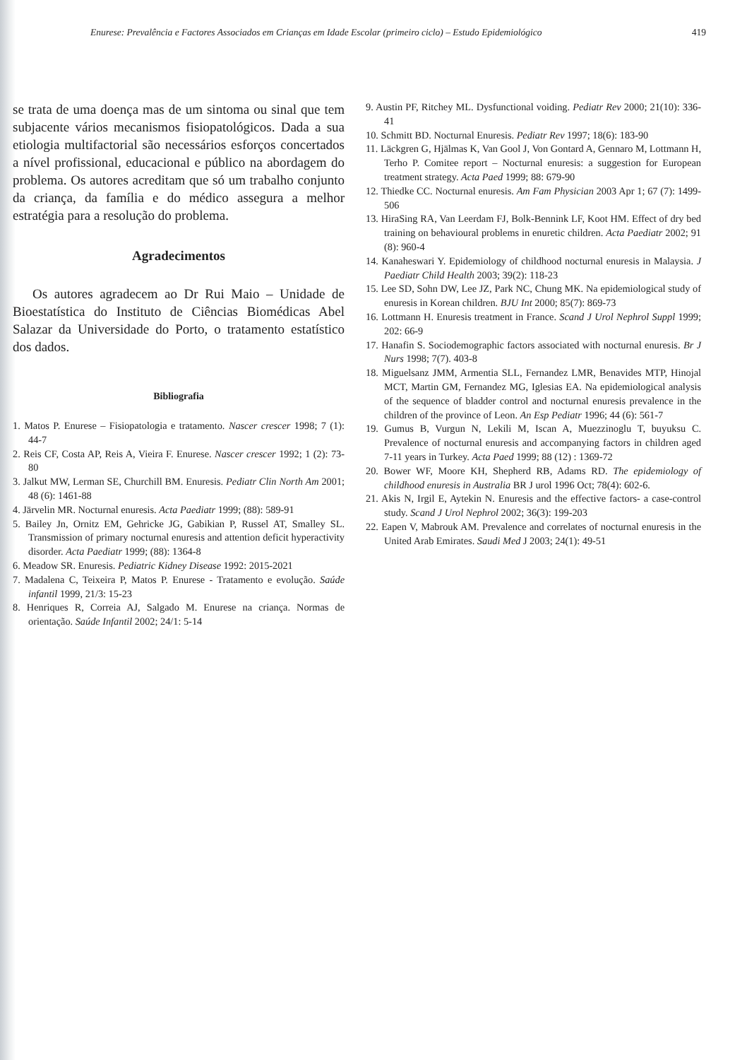Enurese: Prevalência e Factores Associados em Crianças em Idade Escolar (primeiro ciclo) – Estudo Epidemiológico 419
se trata de uma doença mas de um sintoma ou sinal que tem subjacente vários mecanismos fisiopatológicos. Dada a sua etiologia multifactorial são necessários esforços concertados a nível profissional, educacional e público na abordagem do problema. Os autores acreditam que só um trabalho conjunto da criança, da família e do médico assegura a melhor estratégia para a resolução do problema.
Agradecimentos
Os autores agradecem ao Dr Rui Maio – Unidade de Bioestatística do Instituto de Ciências Biomédicas Abel Salazar da Universidade do Porto, o tratamento estatístico dos dados.
Bibliografia
1. Matos P. Enurese – Fisiopatologia e tratamento. Nascer crescer 1998; 7 (1): 44-7
2. Reis CF, Costa AP, Reis A, Vieira F. Enurese. Nascer crescer 1992; 1 (2): 73-80
3. Jalkut MW, Lerman SE, Churchill BM. Enuresis. Pediatr Clin North Am 2001; 48 (6): 1461-88
4. Järvelin MR. Nocturnal enuresis. Acta Paediatr 1999; (88): 589-91
5. Bailey Jn, Ornitz EM, Gehricke JG, Gabikian P, Russel AT, Smalley SL. Transmission of primary nocturnal enuresis and attention deficit hyperactivity disorder. Acta Paediatr 1999; (88): 1364-8
6. Meadow SR. Enuresis. Pediatric Kidney Disease 1992: 2015-2021
7. Madalena C, Teixeira P, Matos P. Enurese - Tratamento e evolução. Saúde infantil 1999, 21/3: 15-23
8. Henriques R, Correia AJ, Salgado M. Enurese na criança. Normas de orientação. Saúde Infantil 2002; 24/1: 5-14
9. Austin PF, Ritchey ML. Dysfunctional voiding. Pediatr Rev 2000; 21(10): 336-41
10. Schmitt BD. Nocturnal Enuresis. Pediatr Rev 1997; 18(6): 183-90
11. Läckgren G, Hjälmas K, Van Gool J, Von Gontard A, Gennaro M, Lottmann H, Terho P. Comitee report – Nocturnal enuresis: a suggestion for European treatment strategy. Acta Paed 1999; 88: 679-90
12. Thiedke CC. Nocturnal enuresis. Am Fam Physician 2003 Apr 1; 67 (7): 1499-506
13. HiraSing RA, Van Leerdam FJ, Bolk-Bennink LF, Koot HM. Effect of dry bed training on behavioural problems in enuretic children. Acta Paediatr 2002; 91 (8): 960-4
14. Kanaheswari Y. Epidemiology of childhood nocturnal enuresis in Malaysia. J Paediatr Child Health 2003; 39(2): 118-23
15. Lee SD, Sohn DW, Lee JZ, Park NC, Chung MK. Na epidemiological study of enuresis in Korean children. BJU Int 2000; 85(7): 869-73
16. Lottmann H. Enuresis treatment in France. Scand J Urol Nephrol Suppl 1999; 202: 66-9
17. Hanafin S. Sociodemographic factors associated with nocturnal enuresis. Br J Nurs 1998; 7(7). 403-8
18. Miguelsanz JMM, Armentia SLL, Fernandez LMR, Benavides MTP, Hinojal MCT, Martin GM, Fernandez MG, Iglesias EA. Na epidemiological analysis of the sequence of bladder control and nocturnal enuresis prevalence in the children of the province of Leon. An Esp Pediatr 1996; 44 (6): 561-7
19. Gumus B, Vurgun N, Lekili M, Iscan A, Muezzinoglu T, buyuksu C. Prevalence of nocturnal enuresis and accompanying factors in children aged 7-11 years in Turkey. Acta Paed 1999; 88 (12) : 1369-72
20. Bower WF, Moore KH, Shepherd RB, Adams RD. The epidemiology of childhood enuresis in Australia BR J urol 1996 Oct; 78(4): 602-6.
21. Akis N, Irgil E, Aytekin N. Enuresis and the effective factors- a case-control study. Scand J Urol Nephrol 2002; 36(3): 199-203
22. Eapen V, Mabrouk AM. Prevalence and correlates of nocturnal enuresis in the United Arab Emirates. Saudi Med J 2003; 24(1): 49-51